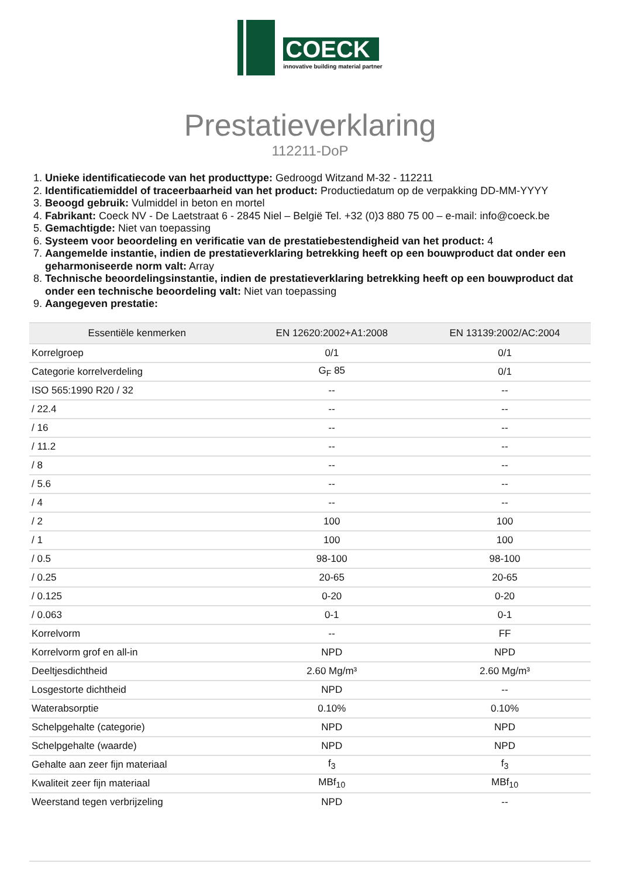COECK
innovative building material partner
Prestatieverklaring
112211-DoP
1. Unieke identificatiecode van het producttype: Gedroogd Witzand M-32 - 112211
2. Identificatiemiddel of traceerbaarheid van het product: Productiedatum op de verpakking DD-MM-YYYY
3. Beoogd gebruik: Vulmiddel in beton en mortel
4. Fabrikant: Coeck NV - De Laetstraat 6 - 2845 Niel – België Tel. +32 (0)3 880 75 00 – e-mail: info@coeck.be
5. Gemachtigde: Niet van toepassing
6. Systeem voor beoordeling en verificatie van de prestatiebestendigheid van het product: 4
7. Aangemelde instantie, indien de prestatieverklaring betrekking heeft op een bouwproduct dat onder een geharmoniseerde norm valt: Array
8. Technische beoordelingsinstantie, indien de prestatieverklaring betrekking heeft op een bouwproduct dat onder een technische beoordeling valt: Niet van toepassing
9. Aangegeven prestatie:
| Essentiële kenmerken | EN 12620:2002+A1:2008 | EN 13139:2002/AC:2004 |
| --- | --- | --- |
| Korrelgroep | 0/1 | 0/1 |
| Categorie korrelverdeling | G<sub>F</sub> 85 | 0/1 |
| ISO 565:1990 R20 / 32 | -- | -- |
| / 22.4 | -- | -- |
| / 16 | -- | -- |
| / 11.2 | -- | -- |
| / 8 | -- | -- |
| / 5.6 | -- | -- |
| / 4 | -- | -- |
| / 2 | 100 | 100 |
| / 1 | 100 | 100 |
| / 0.5 | 98-100 | 98-100 |
| / 0.25 | 20-65 | 20-65 |
| / 0.125 | 0-20 | 0-20 |
| / 0.063 | 0-1 | 0-1 |
| Korrelvorm | -- | FF |
| Korrelvorm grof en all-in | NPD | NPD |
| Deeltjesdichtheid | 2.60 Mg/m³ | 2.60 Mg/m³ |
| Losgestorte dichtheid | NPD | -- |
| Waterabsorptie | 0.10% | 0.10% |
| Schelpgehalte (categorie) | NPD | NPD |
| Schelpgehalte (waarde) | NPD | NPD |
| Gehalte aan zeer fijn materiaal | f<sub>3</sub> | f<sub>3</sub> |
| Kwaliteit zeer fijn materiaal | MBf<sub>10</sub> | MBf<sub>10</sub> |
| Weerstand tegen verbrijzeling | NPD | -- |